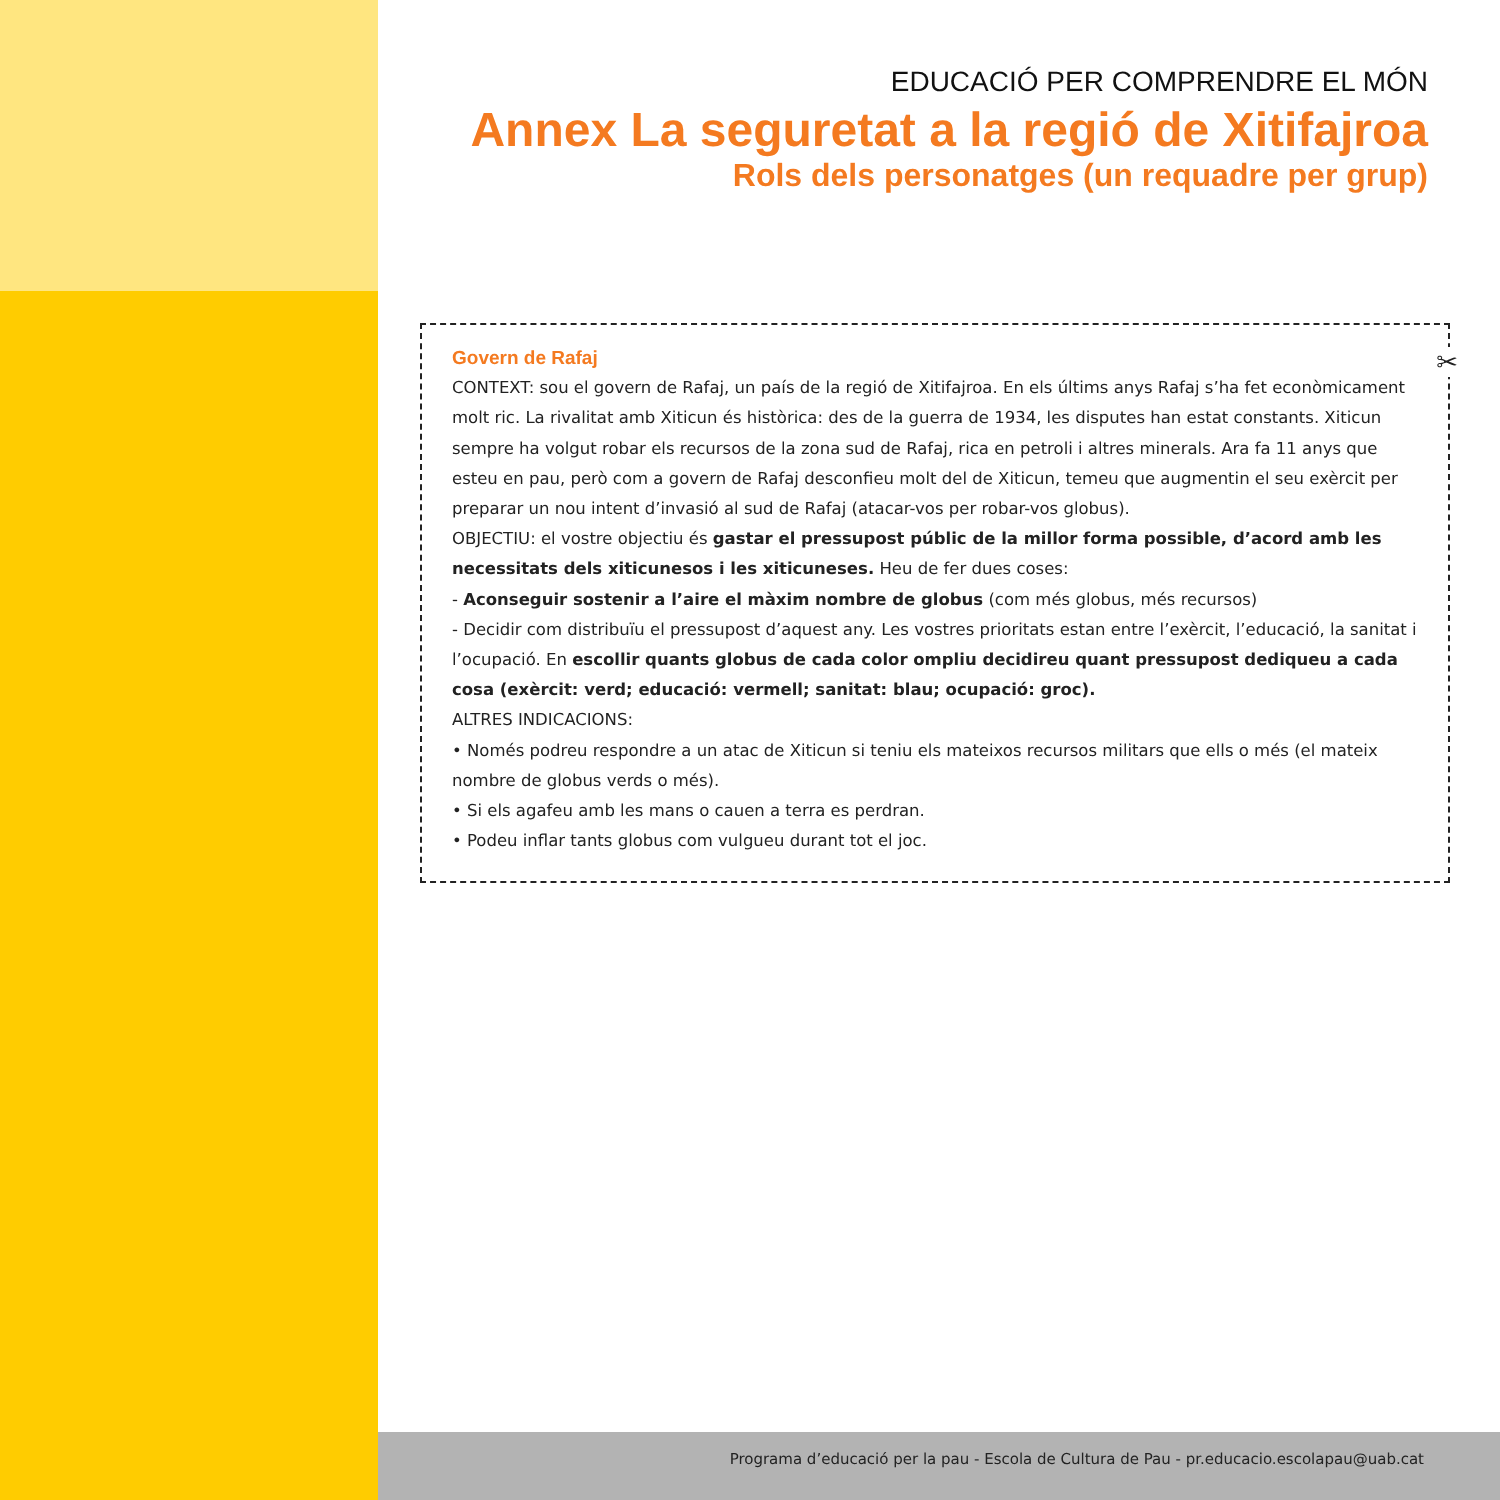EDUCACIÓ PER COMPRENDRE EL MÓN
Annex La seguretat a la regió de Xitifajroa
Rols dels personatges (un requadre per grup)
✂
Govern de Rafaj
CONTEXT: sou el govern de Rafaj, un país de la regió de Xitifajroa. En els últims anys Rafaj s’ha fet econòmicament molt ric. La rivalitat amb Xiticun és històrica: des de la guerra de 1934, les disputes han estat constants. Xiticun sempre ha volgut robar els recursos de la zona sud de Rafaj, rica en petroli i altres minerals. Ara fa 11 anys que esteu en pau, però com a govern de Rafaj desconfieu molt del de Xiticun, temeu que augmentin el seu exèrcit per preparar un nou intent d’invasió al sud de Rafaj (atacar-vos per robar-vos globus).
OBJECTIU: el vostre objectiu és gastar el pressupost públic de la millor forma possible, d’acord amb les necessitats dels xiticunesos i les xiticuneses. Heu de fer dues coses:
- Aconseguir sostenir a l’aire el màxim nombre de globus (com més globus, més recursos)
- Decidir com distribuïu el pressupost d’aquest any. Les vostres prioritats estan entre l’exèrcit, l’educació, la sanitat i l’ocupació. En escollir quants globus de cada color ompliu decidireu quant pressupost dediqueu a cada cosa (exèrcit: verd; educació: vermell; sanitat: blau; ocupació: groc).
ALTRES INDICACIONS:
• Només podreu respondre a un atac de Xiticun si teniu els mateixos recursos militars que ells o més (el mateix nombre de globus verds o més).
• Si els agafeu amb les mans o cauen a terra es perdran.
• Podeu inflar tants globus com vulgueu durant tot el joc.
Programa d’educació per la pau - Escola de Cultura de Pau - pr.educacio.escolapau@uab.cat